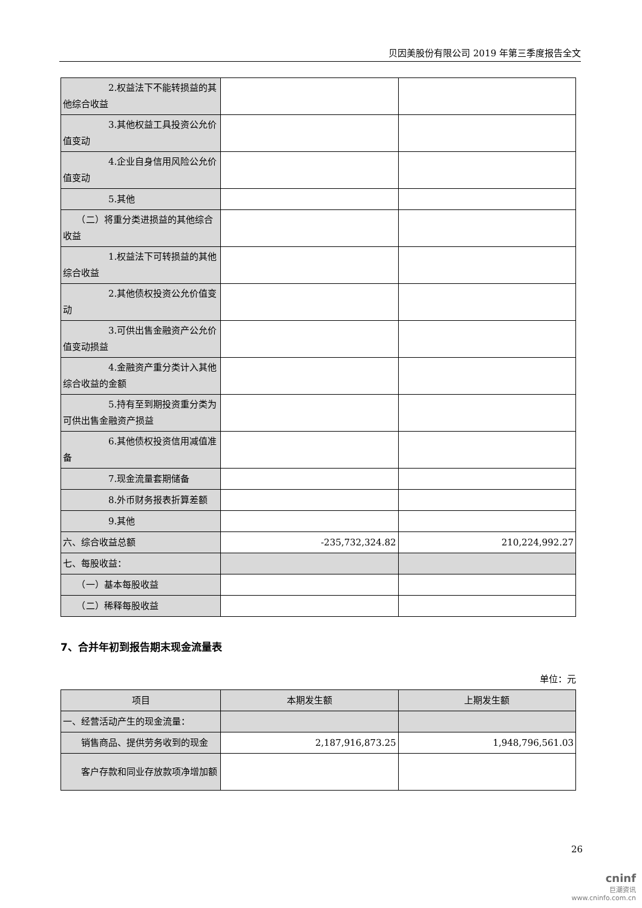贝因美股份有限公司 2019 年第三季度报告全文
| 2.权益法下不能转损益的其他综合收益 | | |
| 3.其他权益工具投资公允价值变动 | | |
| 4.企业自身信用风险公允价值变动 | | |
| 5.其他 | | |
| （二）将重分类进损益的其他综合收益 | | |
| 1.权益法下可转损益的其他综合收益 | | |
| 2.其他债权投资公允价值变动 | | |
| 3.可供出售金融资产公允价值变动损益 | | |
| 4.金融资产重分类计入其他综合收益的金额 | | |
| 5.持有至到期投资重分类为可供出售金融资产损益 | | |
| 6.其他债权投资信用减值准备 | | |
| 7.现金流量套期储备 | | |
| 8.外币财务报表折算差额 | | |
| 9.其他 | | |
| 六、综合收益总额 | -235,732,324.82 | 210,224,992.27 |
| 七、每股收益： | | |
| （一）基本每股收益 | | |
| （二）稀释每股收益 | | |
7、合并年初到报告期末现金流量表
单位：元
| 项目 | 本期发生额 | 上期发生额 |
| --- | --- | --- |
| 一、经营活动产生的现金流量： | | |
| 销售商品、提供劳务收到的现金 | 2,187,916,873.25 | 1,948,796,561.03 |
| 客户存款和同业存放款项净增加额 | | |
26
cninf
巨潮资讯
www.cninfo.com.cn